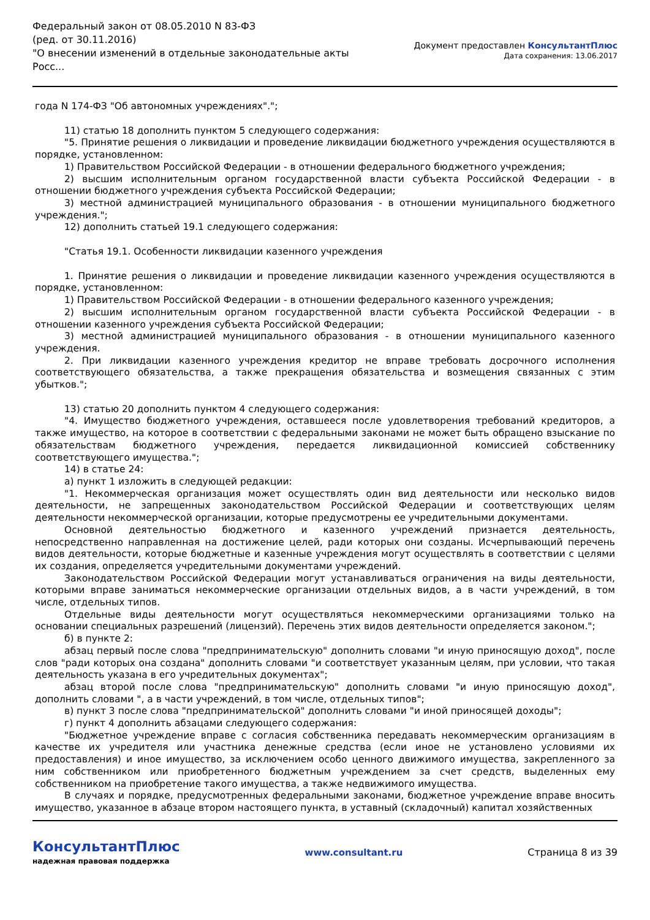Федеральный закон от 08.05.2010 N 83-ФЗ
(ред. от 30.11.2016)
"О внесении изменений в отдельные законодательные акты Росс...
Документ предоставлен КонсультантПлюс
Дата сохранения: 13.06.2017
года N 174-ФЗ "Об автономных учреждениях".";
11) статью 18 дополнить пунктом 5 следующего содержания:
"5. Принятие решения о ликвидации и проведение ликвидации бюджетного учреждения осуществляются в порядке, установленном:
1) Правительством Российской Федерации - в отношении федерального бюджетного учреждения;
2) высшим исполнительным органом государственной власти субъекта Российской Федерации - в отношении бюджетного учреждения субъекта Российской Федерации;
3) местной администрацией муниципального образования - в отношении муниципального бюджетного учреждения.";
12) дополнить статьей 19.1 следующего содержания:
"Статья 19.1. Особенности ликвидации казенного учреждения
1. Принятие решения о ликвидации и проведение ликвидации казенного учреждения осуществляются в порядке, установленном:
1) Правительством Российской Федерации - в отношении федерального казенного учреждения;
2) высшим исполнительным органом государственной власти субъекта Российской Федерации - в отношении казенного учреждения субъекта Российской Федерации;
3) местной администрацией муниципального образования - в отношении муниципального казенного учреждения.
2. При ликвидации казенного учреждения кредитор не вправе требовать досрочного исполнения соответствующего обязательства, а также прекращения обязательства и возмещения связанных с этим убытков.";
13) статью 20 дополнить пунктом 4 следующего содержания:
"4. Имущество бюджетного учреждения, оставшееся после удовлетворения требований кредиторов, а также имущество, на которое в соответствии с федеральными законами не может быть обращено взыскание по обязательствам бюджетного учреждения, передается ликвидационной комиссией собственнику соответствующего имущества.";
14) в статье 24:
а) пункт 1 изложить в следующей редакции:
"1. Некоммерческая организация может осуществлять один вид деятельности или несколько видов деятельности, не запрещенных законодательством Российской Федерации и соответствующих целям деятельности некоммерческой организации, которые предусмотрены ее учредительными документами.
Основной деятельностью бюджетного и казенного учреждений признается деятельность, непосредственно направленная на достижение целей, ради которых они созданы. Исчерпывающий перечень видов деятельности, которые бюджетные и казенные учреждения могут осуществлять в соответствии с целями их создания, определяется учредительными документами учреждений.
Законодательством Российской Федерации могут устанавливаться ограничения на виды деятельности, которыми вправе заниматься некоммерческие организации отдельных видов, а в части учреждений, в том числе, отдельных типов.
Отдельные виды деятельности могут осуществляться некоммерческими организациями только на основании специальных разрешений (лицензий). Перечень этих видов деятельности определяется законом.";
б) в пункте 2:
абзац первый после слова "предпринимательскую" дополнить словами "и иную приносящую доход", после слов "ради которых она создана" дополнить словами "и соответствует указанным целям, при условии, что такая деятельность указана в его учредительных документах";
абзац второй после слова "предпринимательскую" дополнить словами "и иную приносящую доход", дополнить словами ", а в части учреждений, в том числе, отдельных типов";
в) пункт 3 после слова "предпринимательской" дополнить словами "и иной приносящей доходы";
г) пункт 4 дополнить абзацами следующего содержания:
"Бюджетное учреждение вправе с согласия собственника передавать некоммерческим организациям в качестве их учредителя или участника денежные средства (если иное не установлено условиями их предоставления) и иное имущество, за исключением особо ценного движимого имущества, закрепленного за ним собственником или приобретенного бюджетным учреждением за счет средств, выделенных ему собственником на приобретение такого имущества, а также недвижимого имущества.
В случаях и порядке, предусмотренных федеральными законами, бюджетное учреждение вправе вносить имущество, указанное в абзаце втором настоящего пункта, в уставный (складочный) капитал хозяйственных
КонсультантПлюс
надежная правовая поддержка
www.consultant.ru Страница 8 из 39